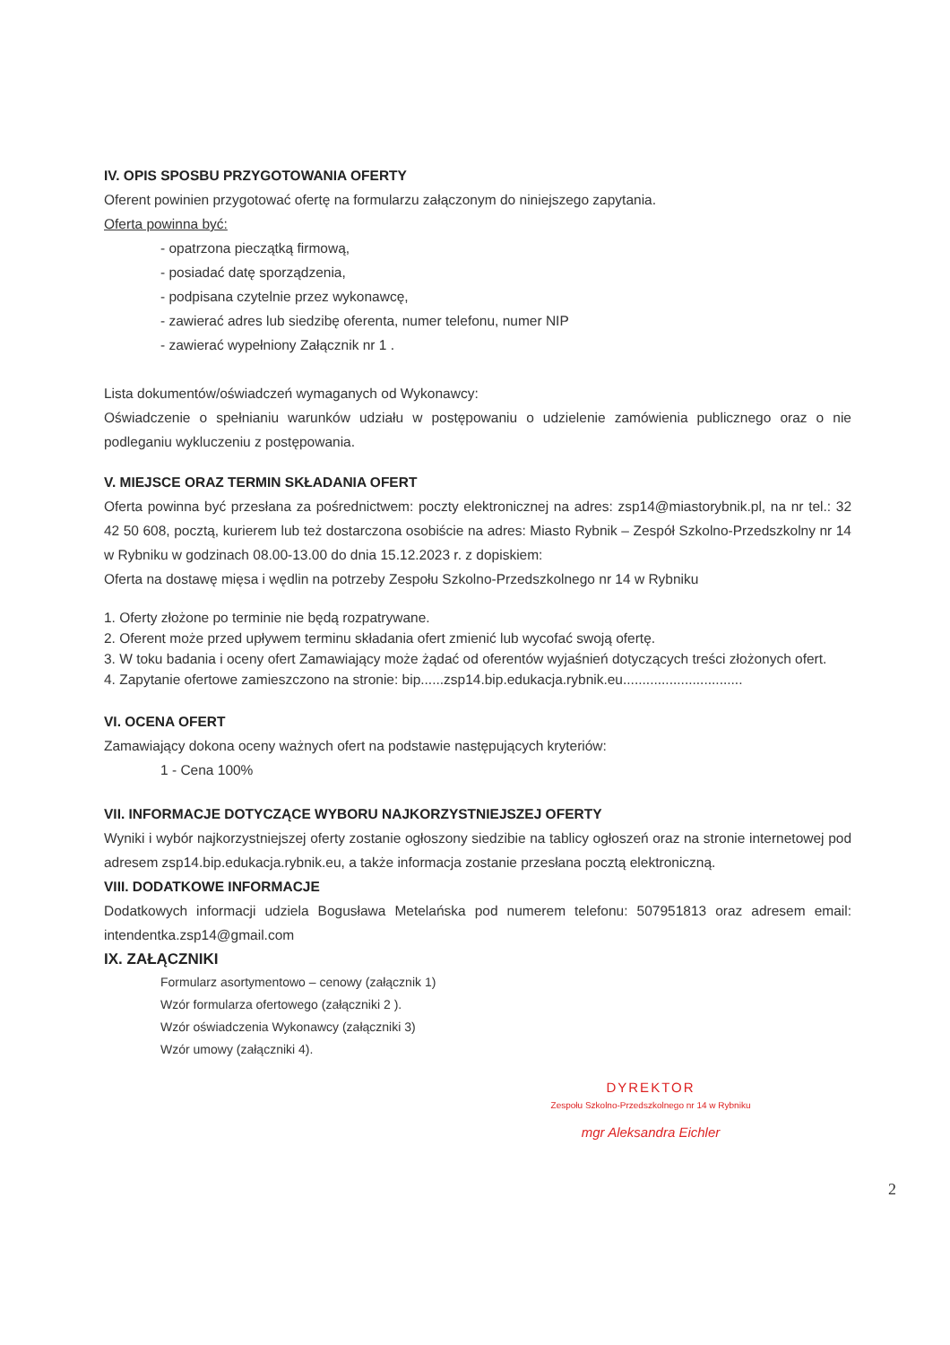IV. OPIS SPOSBU PRZYGOTOWANIA OFERTY
Oferent powinien przygotować ofertę na formularzu załączonym do niniejszego zapytania.
Oferta powinna być:
- opatrzona pieczątką firmową,
- posiadać datę sporządzenia,
- podpisana czytelnie przez wykonawcę,
- zawierać adres lub siedzibę oferenta, numer telefonu, numer NIP
- zawierać wypełniony Załącznik nr 1 .
Lista dokumentów/oświadczeń wymaganych od Wykonawcy:
Oświadczenie o spełnianiu warunków udziału w postępowaniu o udzielenie zamówienia publicznego oraz o nie podleganiu wykluczeniu z postępowania.
V. MIEJSCE ORAZ TERMIN SKŁADANIA OFERT
Oferta powinna być przesłana za pośrednictwem: poczty elektronicznej na adres: zsp14@miastorybnik.pl, na nr tel.: 32 42 50 608, pocztą, kurierem lub też dostarczona osobiście na adres: Miasto Rybnik – Zespół Szkolno-Przedszkolny nr 14 w Rybniku w godzinach 08.00-13.00 do dnia 15.12.2023 r. z dopiskiem:
Oferta na dostawę mięsa i wędlin na potrzeby Zespołu Szkolno-Przedszkolnego nr 14 w Rybniku
1. Oferty złożone po terminie nie będą rozpatrywane.
2. Oferent może przed upływem terminu składania ofert zmienić lub wycofać swoją ofertę.
3. W toku badania i oceny ofert Zamawiający może żądać od oferentów wyjaśnień dotyczących treści złożonych ofert.
4. Zapytanie ofertowe zamieszczono na stronie: bip......zsp14.bip.edukacja.rybnik.eu...............................
VI. OCENA OFERT
Zamawiający dokona oceny ważnych ofert na podstawie następujących kryteriów:
1 - Cena 100%
VII. INFORMACJE DOTYCZĄCE WYBORU NAJKORZYSTNIEJSZEJ OFERTY
Wyniki i wybór najkorzystniejszej oferty zostanie ogłoszony siedzibie na tablicy ogłoszeń oraz na stronie internetowej pod adresem zsp14.bip.edukacja.rybnik.eu, a także informacja zostanie przesłana pocztą elektroniczną.
VIII. DODATKOWE INFORMACJE
Dodatkowych informacji udziela Bogusława Metelańska pod numerem telefonu: 507951813 oraz adresem email: intendentka.zsp14@gmail.com
IX. ZAŁĄCZNIKI
Formularz asortymentowo – cenowy (załącznik 1)
Wzór formularza ofertowego (załączniki 2 ).
Wzór oświadczenia Wykonawcy (załączniki 3)
Wzór umowy (załączniki 4).
DYREKTOR
Zespołu Szkolno-Przedszkolnego nr 14 w Rybniku
mgr Aleksandra Eichler
2